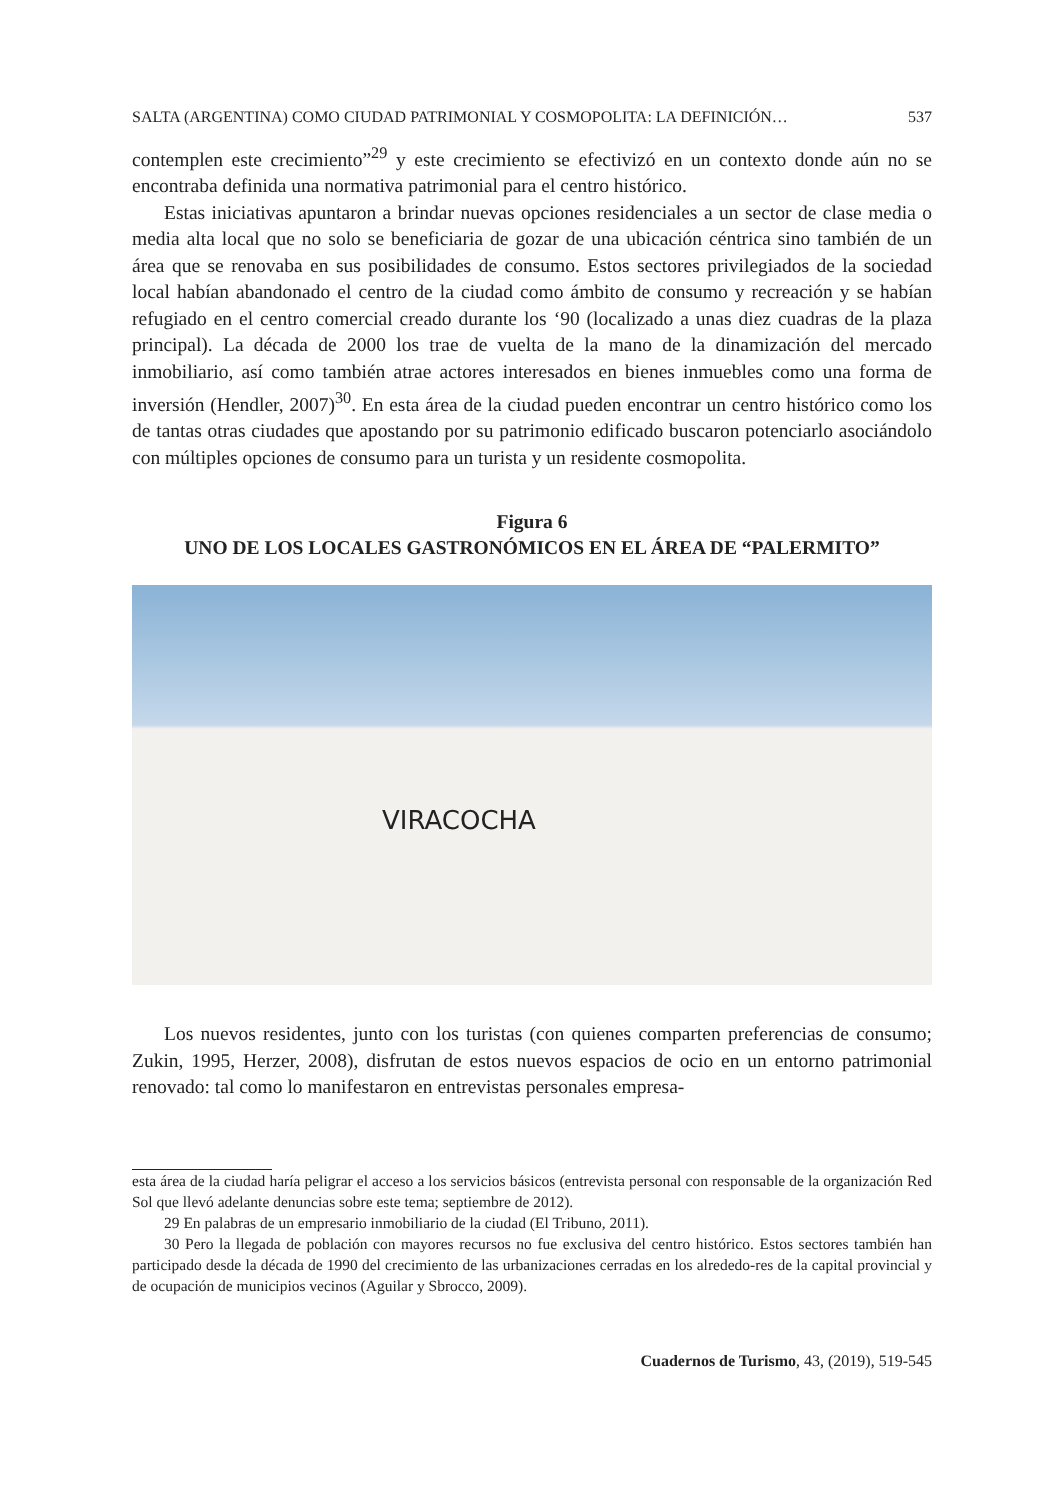SALTA (ARGENTINA) COMO CIUDAD PATRIMONIAL Y COSMOPOLITA: LA DEFINICIÓN… 537
contemplen este crecimiento”<sup>29</sup> y este crecimiento se efectivizó en un contexto donde aún no se encontraba definida una normativa patrimonial para el centro histórico.
Estas iniciativas apuntaron a brindar nuevas opciones residenciales a un sector de clase media o media alta local que no solo se beneficiaria de gozar de una ubicación céntrica sino también de un área que se renovaba en sus posibilidades de consumo. Estos sectores privilegiados de la sociedad local habían abandonado el centro de la ciudad como ámbito de consumo y recreación y se habían refugiado en el centro comercial creado durante los ‘90 (localizado a unas diez cuadras de la plaza principal). La década de 2000 los trae de vuelta de la mano de la dinamización del mercado inmobiliario, así como también atrae actores interesados en bienes inmuebles como una forma de inversión (Hendler, 2007)<sup>30</sup>. En esta área de la ciudad pueden encontrar un centro histórico como los de tantas otras ciudades que apostando por su patrimonio edificado buscaron potenciarlo asociándolo con múltiples opciones de consumo para un turista y un residente cosmopolita.
Figura 6
UNO DE LOS LOCALES GASTRONÓMICOS EN EL ÁREA DE “PALERMITO”
VIRACOCHA
Los nuevos residentes, junto con los turistas (con quienes comparten preferencias de consumo; Zukin, 1995, Herzer, 2008), disfrutan de estos nuevos espacios de ocio en un entorno patrimonial renovado: tal como lo manifestaron en entrevistas personales empresa-
esta área de la ciudad haría peligrar el acceso a los servicios básicos (entrevista personal con responsable de la organización Red Sol que llevó adelante denuncias sobre este tema; septiembre de 2012).
29 En palabras de un empresario inmobiliario de la ciudad (El Tribuno, 2011).
30 Pero la llegada de población con mayores recursos no fue exclusiva del centro histórico. Estos sectores también han participado desde la década de 1990 del crecimiento de las urbanizaciones cerradas en los alrededo-res de la capital provincial y de ocupación de municipios vecinos (Aguilar y Sbrocco, 2009).
Cuadernos de Turismo, 43, (2019), 519-545